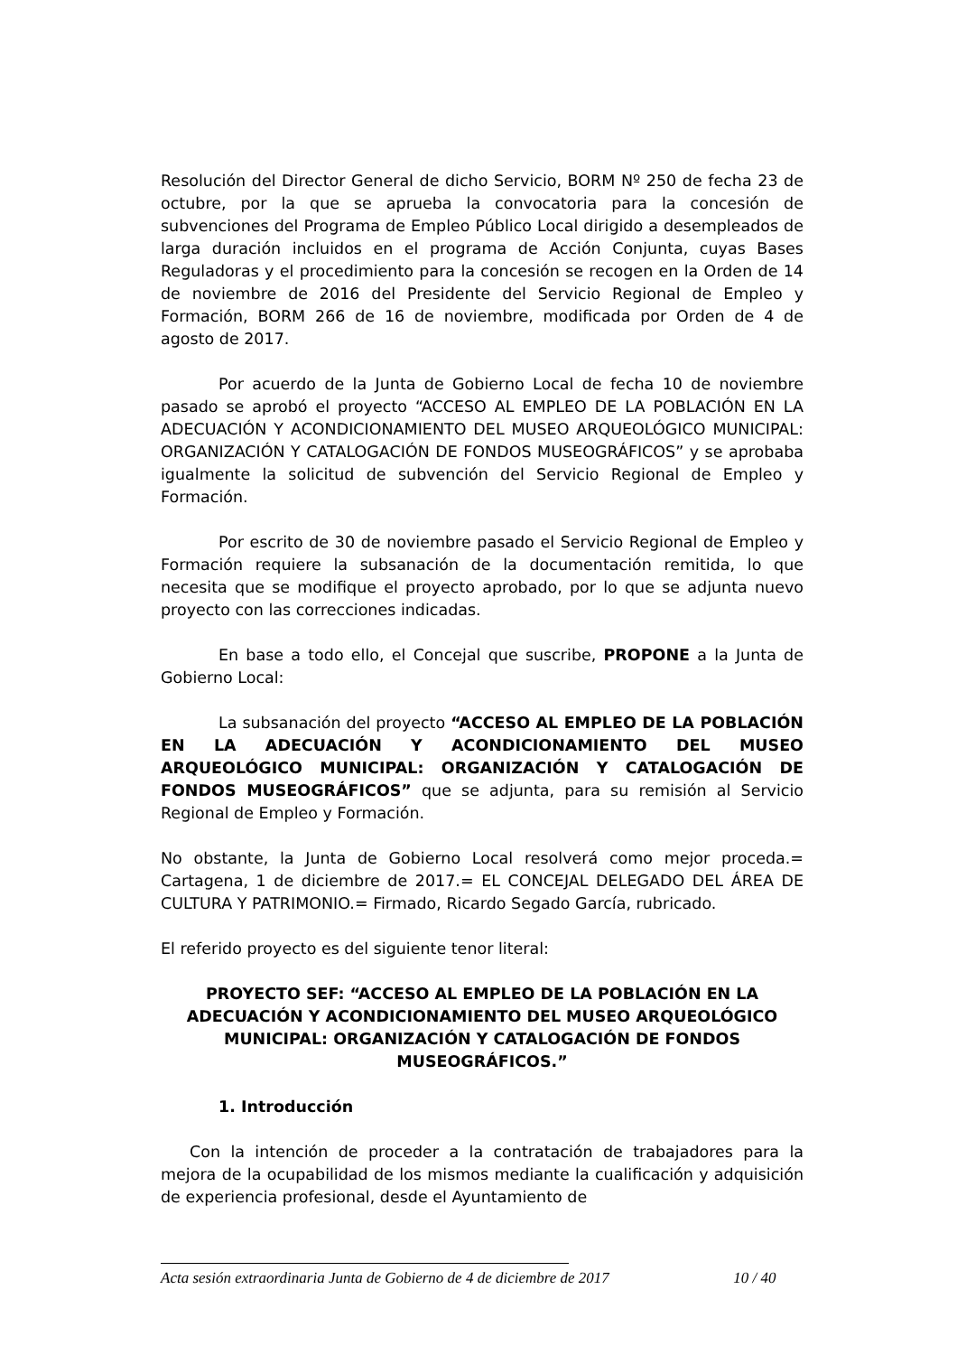Resolución del Director General de dicho Servicio, BORM Nº 250 de fecha 23 de octubre, por la que se aprueba la convocatoria para la concesión de subvenciones del Programa de Empleo Público Local dirigido a desempleados de larga duración incluidos en el programa de Acción Conjunta, cuyas Bases Reguladoras y el procedimiento para la concesión se recogen en la Orden de 14 de noviembre de 2016 del Presidente del Servicio Regional de Empleo y Formación, BORM 266 de 16 de noviembre, modificada por Orden de 4 de agosto de 2017.
Por acuerdo de la Junta de Gobierno Local de fecha 10 de noviembre pasado se aprobó el proyecto “ACCESO AL EMPLEO DE LA POBLACIÓN EN LA ADECUACIÓN Y ACONDICIONAMIENTO DEL MUSEO ARQUEOLÓGICO MUNICIPAL: ORGANIZACIÓN Y CATALOGACIÓN DE FONDOS MUSEOGRÁFICOS” y se aprobaba igualmente la solicitud de subvención del Servicio Regional de Empleo y Formación.
Por escrito de 30 de noviembre pasado el Servicio Regional de Empleo y Formación requiere la subsanación de la documentación remitida, lo que necesita que se modifique el proyecto aprobado, por lo que se adjunta nuevo proyecto con las correcciones indicadas.
En base a todo ello, el Concejal que suscribe, PROPONE a la Junta de Gobierno Local:
La subsanación del proyecto “ACCESO AL EMPLEO DE LA POBLACIÓN EN LA ADECUACIÓN Y ACONDICIONAMIENTO DEL MUSEO ARQUEOLÓGICO MUNICIPAL: ORGANIZACIÓN Y CATALOGACIÓN DE FONDOS MUSEOGRÁFICOS” que se adjunta, para su remisión al Servicio Regional de Empleo y Formación.
No obstante, la Junta de Gobierno Local resolverá como mejor proceda.= Cartagena, 1 de diciembre de 2017.= EL CONCEJAL DELEGADO DEL ÁREA DE CULTURA Y PATRIMONIO.= Firmado, Ricardo Segado García, rubricado.
El referido proyecto es del siguiente tenor literal:
PROYECTO SEF: “ACCESO AL EMPLEO DE LA POBLACIÓN EN LA ADECUACIÓN Y ACONDICIONAMIENTO DEL MUSEO ARQUEOLÓGICO MUNICIPAL: ORGANIZACIÓN Y CATALOGACIÓN DE FONDOS MUSEOGRÁFICOS.”
1. Introducción
Con la intención de proceder a la contratación de trabajadores para la mejora de la ocupabilidad de los mismos mediante la cualificación y adquisición de experiencia profesional, desde el Ayuntamiento de
Acta sesión extraordinaria Junta de Gobierno de 4 de diciembre de 2017 10 / 40